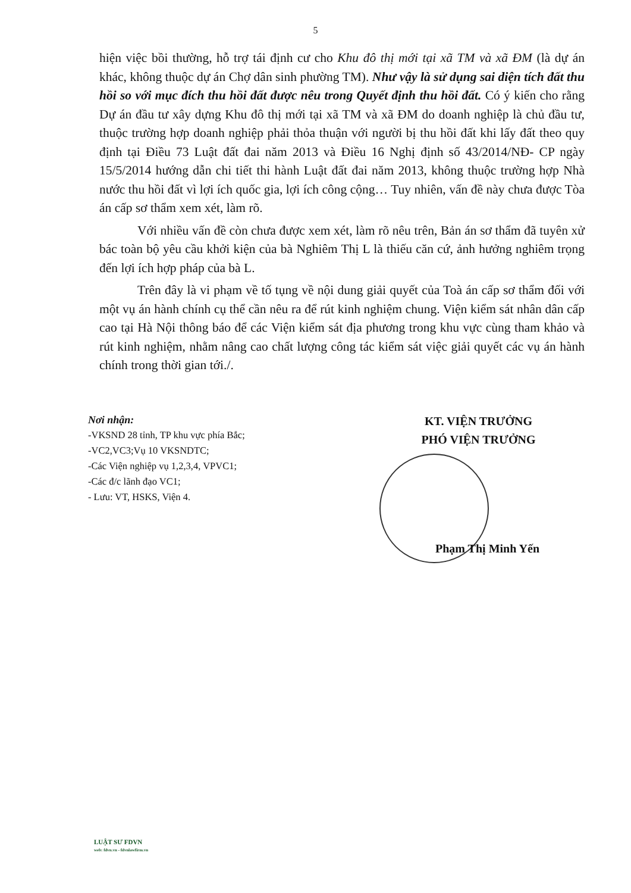5
hiện việc bồi thường, hỗ trợ tái định cư cho Khu đô thị mới tại xã TM và xã ĐM (là dự án khác, không thuộc dự án Chợ dân sinh phường TM). Như vậy là sử dụng sai diện tích đất thu hồi so với mục đích thu hồi đất được nêu trong Quyết định thu hồi đất. Có ý kiến cho rằng Dự án đầu tư xây dựng Khu đô thị mới tại xã TM và xã ĐM do doanh nghiệp là chủ đầu tư, thuộc trường hợp doanh nghiệp phải thỏa thuận với người bị thu hồi đất khi lấy đất theo quy định tại Điều 73 Luật đất đai năm 2013 và Điều 16 Nghị định số 43/2014/NĐ- CP ngày 15/5/2014 hướng dẫn chi tiết thi hành Luật đất đai năm 2013, không thuộc trường hợp Nhà nước thu hồi đất vì lợi ích quốc gia, lợi ích công cộng… Tuy nhiên, vấn đề này chưa được Tòa án cấp sơ thẩm xem xét, làm rõ.
Với nhiều vấn đề còn chưa được xem xét, làm rõ nêu trên, Bản án sơ thẩm đã tuyên xử bác toàn bộ yêu cầu khởi kiện của bà Nghiêm Thị L là thiếu căn cứ, ảnh hưởng nghiêm trọng đến lợi ích hợp pháp của bà L.
Trên đây là vi phạm về tố tụng về nội dung giải quyết của Toà án cấp sơ thẩm đối với một vụ án hành chính cụ thể cần nêu ra để rút kinh nghiệm chung. Viện kiểm sát nhân dân cấp cao tại Hà Nội thông báo để các Viện kiểm sát địa phương trong khu vực cùng tham khảo và rút kinh nghiệm, nhằm nâng cao chất lượng công tác kiểm sát việc giải quyết các vụ án hành chính trong thời gian tới./.
Nơi nhận:
-VKSND 28 tỉnh, TP khu vực phía Bắc;
-VC2,VC3;Vụ 10 VKSNDTC;
-Các Viện nghiệp vụ 1,2,3,4, VPVC1;
-Các đ/c lãnh đạo VC1;
- Lưu: VT, HSKS, Viện 4.
KT. VIỆN TRƯỞNG
PHÓ VIỆN TRƯỞNG
Phạm Thị Minh Yến
LUẬT SƯ FDVN
web: fdvn.vn - fdvnlawfirm.vn